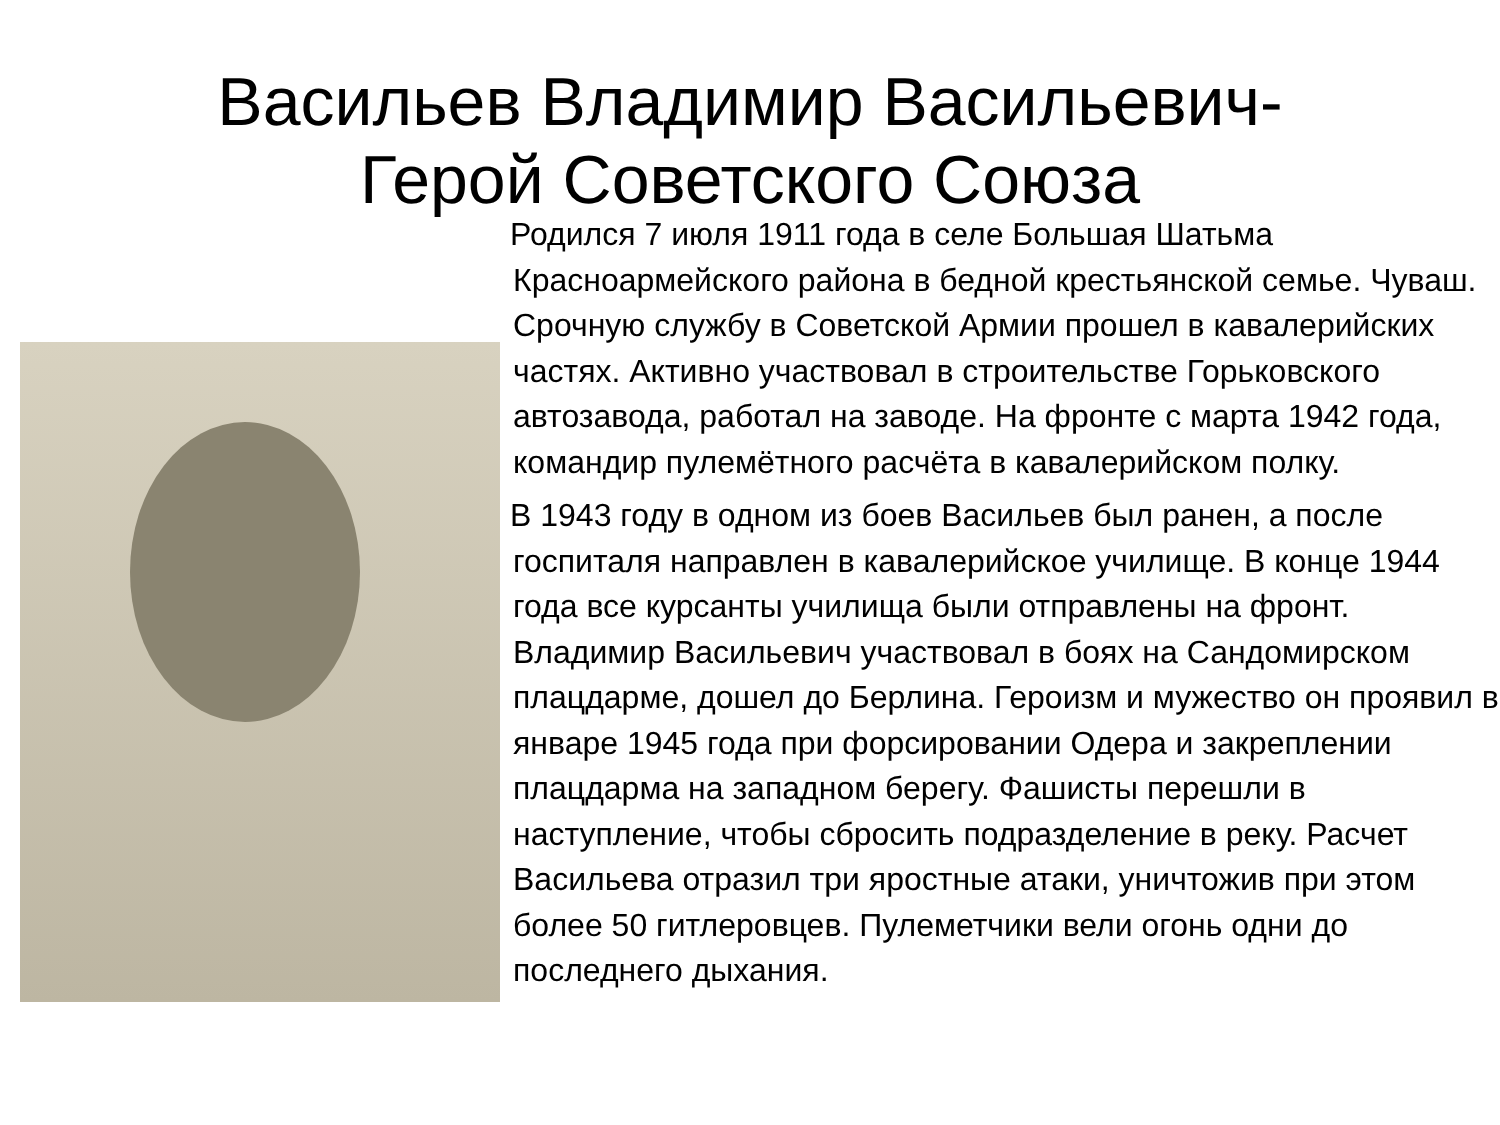Васильев Владимир Васильевич-
Герой Советского Союза
Родился 7 июля 1911 года в селе Большая Шатьма Красноармейского района в бедной крестьянской семье. Чуваш. Срочную службу в Советской Армии прошел в кавалерийских частях. Активно участвовал в строительстве Горьковского автозавода, работал на заводе. На фронте с марта 1942 года, командир пулемётного расчёта в кавалерийском полку.
В 1943 году в одном из боев Васильев был ранен, а после госпиталя направлен в кавалерийское училище. В конце 1944 года все курсанты училища были отправлены на фронт. Владимир Васильевич участвовал в боях на Сандомирском плацдарме, дошел до Берлина. Героизм и мужество он проявил в январе 1945 года при форсировании Одера и закреплении плацдарма на западном берегу. Фашисты перешли в наступление, чтобы сбросить подразделение в реку. Расчет Васильева отразил три яростные атаки, уничтожив при этом более 50 гитлеровцев. Пулеметчики вели огонь одни до последнего дыхания.